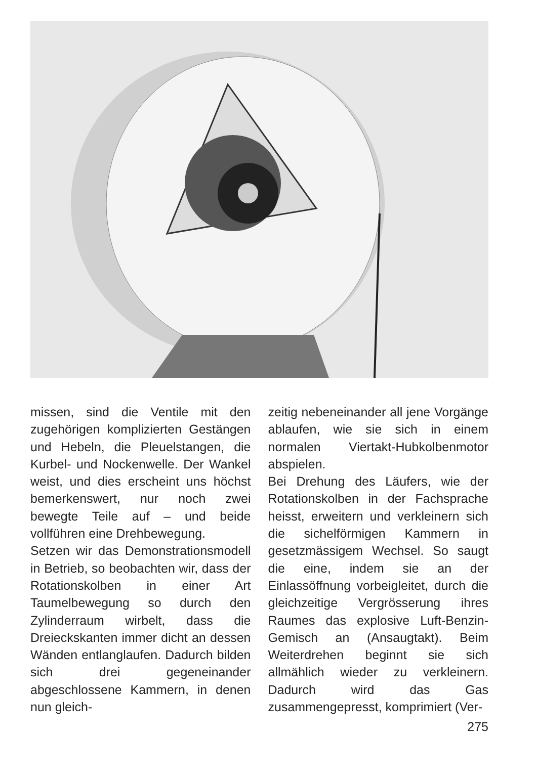missen, sind die Ventile mit den zugehörigen komplizierten Gestängen und Hebeln, die Pleuelstangen, die Kurbel- und Nockenwelle. Der Wankel weist, und dies erscheint uns höchst bemerkenswert, nur noch zwei bewegte Teile auf – und beide vollführen eine Drehbewegung.
Setzen wir das Demonstrationsmodell in Betrieb, so beobachten wir, dass der Rotationskolben in einer Art Taumelbewegung so durch den Zylinderraum wirbelt, dass die Dreieckskanten immer dicht an dessen Wänden entlanglaufen. Dadurch bilden sich drei gegeneinander abgeschlossene Kammern, in denen nun gleich-
zeitig nebeneinander all jene Vorgänge ablaufen, wie sie sich in einem normalen Viertakt-Hubkolbenmotor abspielen.
Bei Drehung des Läufers, wie der Rotationskolben in der Fachsprache heisst, erweitern und verkleinern sich die sichelförmigen Kammern in gesetzmässigem Wechsel. So saugt die eine, indem sie an der Einlassöffnung vorbeigleitet, durch die gleichzeitige Vergrösserung ihres Raumes das explosive Luft-Benzin-Gemisch an (Ansaugtakt). Beim Weiterdrehen beginnt sie sich allmählich wieder zu verkleinern. Dadurch wird das Gas zusammengepresst, komprimiert (Ver-
275